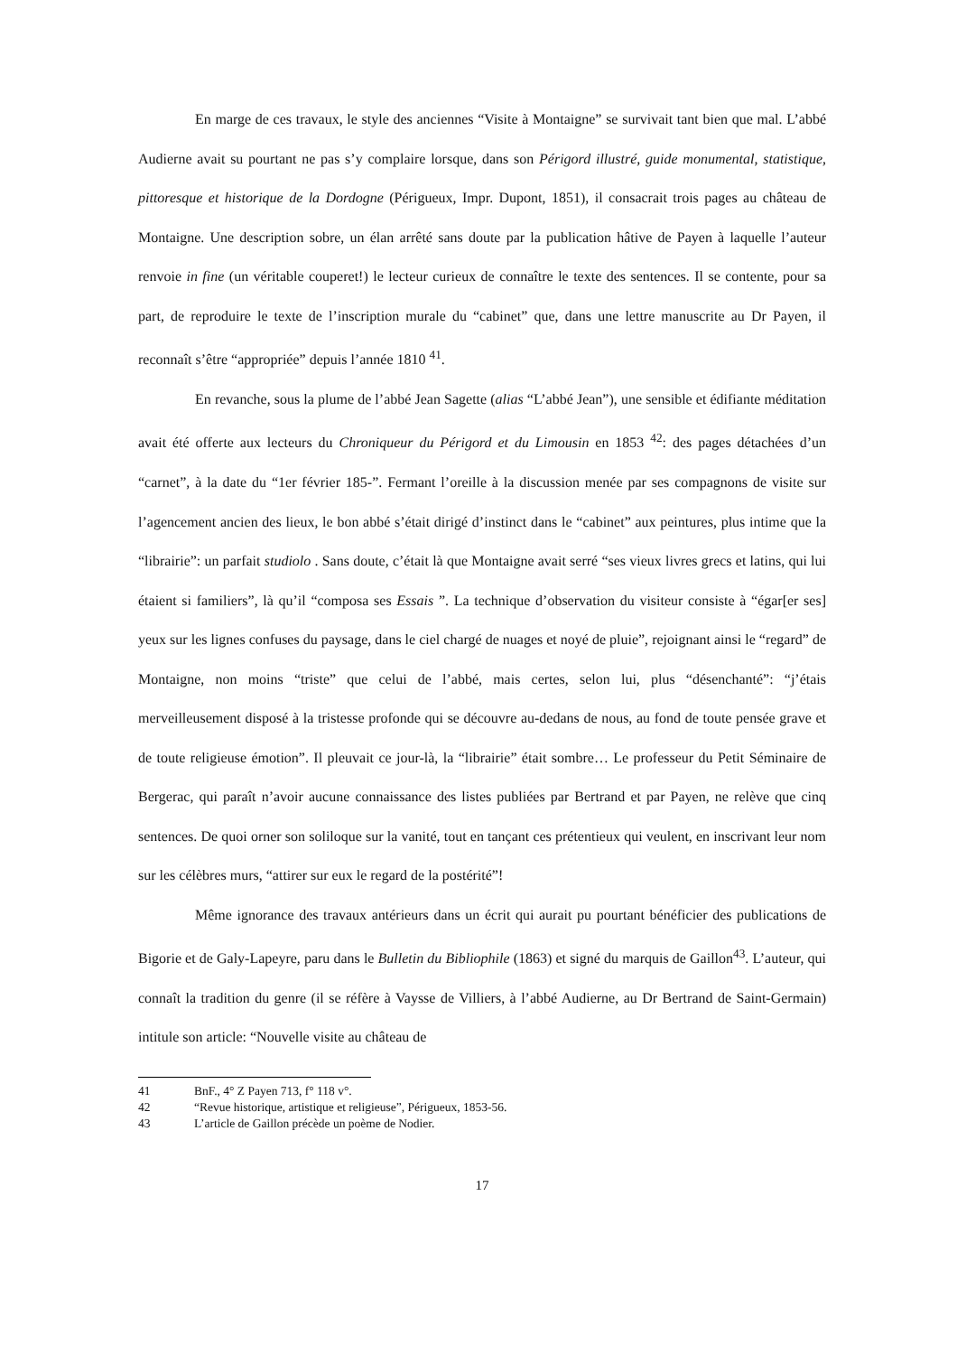En marge de ces travaux, le style des anciennes “Visite à Montaigne” se survivait tant bien que mal. L’abbé Audierne avait su pourtant ne pas s’y complaire lorsque, dans son Périgord illustré, guide monumental, statistique, pittoresque et historique de la Dordogne (Périgueux, Impr. Dupont, 1851), il consacrait trois pages au château de Montaigne. Une description sobre, un élan arrêté sans doute par la publication hâtive de Payen à laquelle l’auteur renvoie in fine (un véritable couperet!) le lecteur curieux de connaître le texte des sentences. Il se contente, pour sa part, de reproduire le texte de l’inscription murale du “cabinet” que, dans une lettre manuscrite au Dr Payen, il reconnaît s’être “appropriée” depuis l’année 1810 <sup>41</sup>.
En revanche, sous la plume de l’abbé Jean Sagette (alias “L’abbé Jean”), une sensible et édifiante méditation avait été offerte aux lecteurs du Chroniqueur du Périgord et du Limousin en 1853 <sup>42</sup>: des pages détachées d’un “carnet”, à la date du “1er février 185-”. Fermant l’oreille à la discussion menée par ses compagnons de visite sur l’agencement ancien des lieux, le bon abbé s’était dirigé d’instinct dans le “cabinet” aux peintures, plus intime que la “librairie”: un parfait studiolo . Sans doute, c’était là que Montaigne avait serré “ses vieux livres grecs et latins, qui lui étaient si familiers”, là qu’il “composa ses Essais ”. La technique d’observation du visiteur consiste à “égar[er ses] yeux sur les lignes confuses du paysage, dans le ciel chargé de nuages et noyé de pluie”, rejoignant ainsi le “regard” de Montaigne, non moins “triste” que celui de l’abbé, mais certes, selon lui, plus “désenchanté”: “j’étais merveilleusement disposé à la tristesse profonde qui se découvre au-dedans de nous, au fond de toute pensée grave et de toute religieuse émotion”. Il pleuvait ce jour-là, la “librairie” était sombre… Le professeur du Petit Séminaire de Bergerac, qui paraît n’avoir aucune connaissance des listes publiées par Bertrand et par Payen, ne relève que cinq sentences. De quoi orner son soliloque sur la vanité, tout en tançant ces prétentieux qui veulent, en inscrivant leur nom sur les célèbres murs, “attirer sur eux le regard de la postérité”!
Même ignorance des travaux antérieurs dans un écrit qui aurait pu pourtant bénéficier des publications de Bigorie et de Galy-Lapeyre, paru dans le Bulletin du Bibliophile (1863) et signé du marquis de Gaillon<sup>43</sup>. L’auteur, qui connaît la tradition du genre (il se réfère à Vaysse de Villiers, à l’abbé Audierne, au Dr Bertrand de Saint-Germain) intitule son article: “Nouvelle visite au château de
41 BnF., 4° Z Payen 713, f° 118 v°.
42 “Revue historique, artistique et religieuse”, Périgueux, 1853-56.
43 L’article de Gaillon précède un poème de Nodier.
17